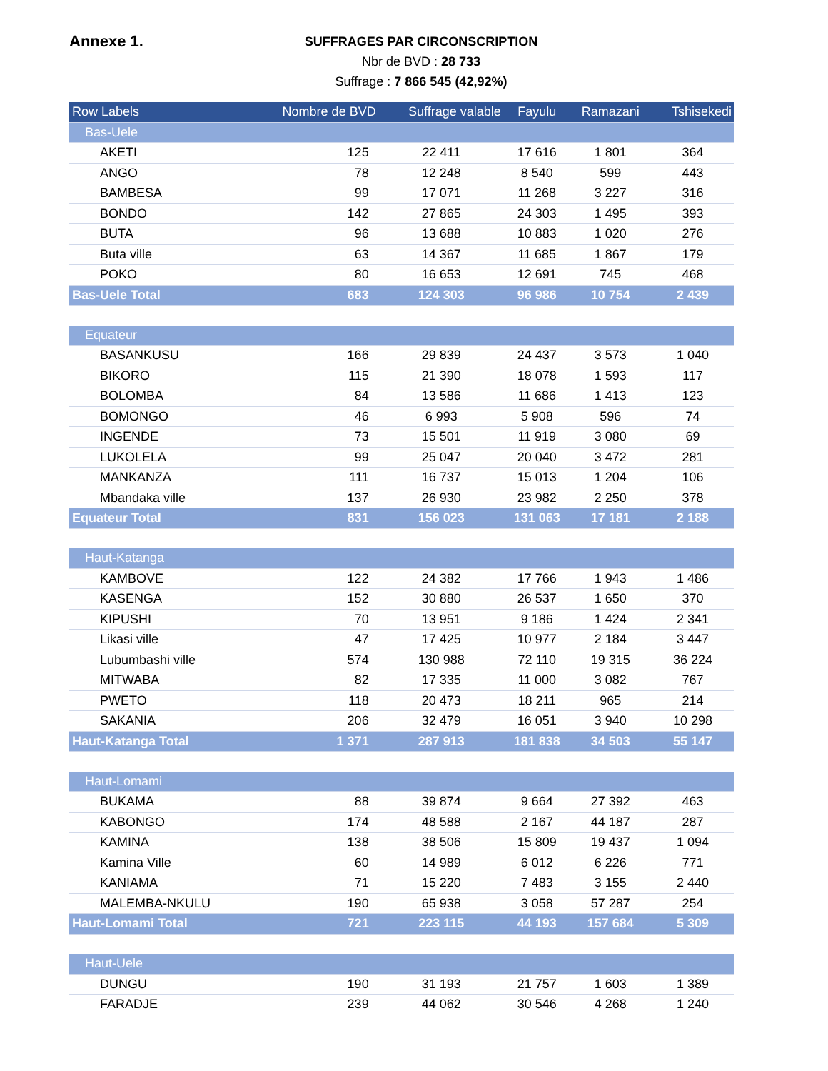Annexe 1.
SUFFRAGES PAR CIRCONSCRIPTION
Nbr de BVD : 28 733
Suffrage : 7 866 545 (42,92%)
| Row Labels | Nombre de BVD | Suffrage valable | Fayulu | Ramazani | Tshisekedi |
| --- | --- | --- | --- | --- | --- |
| Bas-Uele | | | | | |
| AKETI | 125 | 22 411 | 17 616 | 1 801 | 364 |
| ANGO | 78 | 12 248 | 8 540 | 599 | 443 |
| BAMBESA | 99 | 17 071 | 11 268 | 3 227 | 316 |
| BONDO | 142 | 27 865 | 24 303 | 1 495 | 393 |
| BUTA | 96 | 13 688 | 10 883 | 1 020 | 276 |
| Buta ville | 63 | 14 367 | 11 685 | 1 867 | 179 |
| POKO | 80 | 16 653 | 12 691 | 745 | 468 |
| Bas-Uele Total | 683 | 124 303 | 96 986 | 10 754 | 2 439 |
| Equateur | | | | | |
| BASANKUSU | 166 | 29 839 | 24 437 | 3 573 | 1 040 |
| BIKORO | 115 | 21 390 | 18 078 | 1 593 | 117 |
| BOLOMBA | 84 | 13 586 | 11 686 | 1 413 | 123 |
| BOMONGO | 46 | 6 993 | 5 908 | 596 | 74 |
| INGENDE | 73 | 15 501 | 11 919 | 3 080 | 69 |
| LUKOLELA | 99 | 25 047 | 20 040 | 3 472 | 281 |
| MANKANZA | 111 | 16 737 | 15 013 | 1 204 | 106 |
| Mbandaka ville | 137 | 26 930 | 23 982 | 2 250 | 378 |
| Equateur Total | 831 | 156 023 | 131 063 | 17 181 | 2 188 |
| Haut-Katanga | | | | | |
| KAMBOVE | 122 | 24 382 | 17 766 | 1 943 | 1 486 |
| KASENGA | 152 | 30 880 | 26 537 | 1 650 | 370 |
| KIPUSHI | 70 | 13 951 | 9 186 | 1 424 | 2 341 |
| Likasi ville | 47 | 17 425 | 10 977 | 2 184 | 3 447 |
| Lubumbashi ville | 574 | 130 988 | 72 110 | 19 315 | 36 224 |
| MITWABA | 82 | 17 335 | 11 000 | 3 082 | 767 |
| PWETO | 118 | 20 473 | 18 211 | 965 | 214 |
| SAKANIA | 206 | 32 479 | 16 051 | 3 940 | 10 298 |
| Haut-Katanga Total | 1 371 | 287 913 | 181 838 | 34 503 | 55 147 |
| Haut-Lomami | | | | | |
| BUKAMA | 88 | 39 874 | 9 664 | 27 392 | 463 |
| KABONGO | 174 | 48 588 | 2 167 | 44 187 | 287 |
| KAMINA | 138 | 38 506 | 15 809 | 19 437 | 1 094 |
| Kamina Ville | 60 | 14 989 | 6 012 | 6 226 | 771 |
| KANIAMA | 71 | 15 220 | 7 483 | 3 155 | 2 440 |
| MALEMBA-NKULU | 190 | 65 938 | 3 058 | 57 287 | 254 |
| Haut-Lomami Total | 721 | 223 115 | 44 193 | 157 684 | 5 309 |
| Haut-Uele | | | | | |
| DUNGU | 190 | 31 193 | 21 757 | 1 603 | 1 389 |
| FARADJE | 239 | 44 062 | 30 546 | 4 268 | 1 240 |